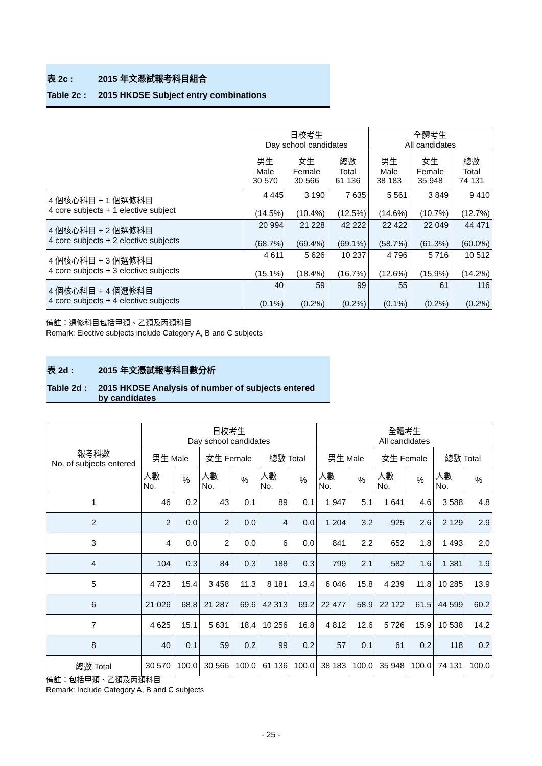表 2c : 2015 年文憑試報考科目組合
Table 2c : 2015 HKDSE Subject entry combinations
| | 日校考生 Day school candidates | | | 全體考生 All candidates | | |
| | 男生 Male 30 570 | 女生 Female 30 566 | 總數 Total 61 136 | 男生 Male 38 183 | 女生 Female 35 948 | 總數 Total 74 131 |
| 4 個核心科目 + 1 個選修科目 4 core subjects + 1 elective subject | 4 445 (14.5%) | 3 190 (10.4%) | 7 635 (12.5%) | 5 561 (14.6%) | 3 849 (10.7%) | 9 410 (12.7%) |
| 4 個核心科目 + 2 個選修科目 4 core subjects + 2 elective subjects | 20 994 (68.7%) | 21 228 (69.4%) | 42 222 (69.1%) | 22 422 (58.7%) | 22 049 (61.3%) | 44 471 (60.0%) |
| 4 個核心科目 + 3 個選修科目 4 core subjects + 3 elective subjects | 4 611 (15.1%) | 5 626 (18.4%) | 10 237 (16.7%) | 4 796 (12.6%) | 5 716 (15.9%) | 10 512 (14.2%) |
| 4 個核心科目 + 4 個選修科目 4 core subjects + 4 elective subjects | 40 (0.1%) | 59 (0.2%) | 99 (0.2%) | 55 (0.1%) | 61 (0.2%) | 116 (0.2%) |
備註：選修科目包括甲類、乙類及丙類科目
Remark: Elective subjects include Category A, B and C subjects
表 2d : 2015 年文憑試報考科目數分析
Table 2d : 2015 HKDSE Analysis of number of subjects entered
by candidates
| 報考科數 No. of subjects entered | 日校考生 Day school candidates | | | | | | 全體考生 All candidates | | | | | |
| | 男生 Male | | 女生 Female | | 總數 Total | | 男生 Male | | 女生 Female | | 總數 Total | |
| | 人數 No. | % | 人數 No. | % | 人數 No. | % | 人數 No. | % | 人數 No. | % | 人數 No. | % |
| 1 | 46 | 0.2 | 43 | 0.1 | 89 | 0.1 | 1 947 | 5.1 | 1 641 | 4.6 | 3 588 | 4.8 |
| 2 | 2 | 0.0 | 2 | 0.0 | 4 | 0.0 | 1 204 | 3.2 | 925 | 2.6 | 2 129 | 2.9 |
| 3 | 4 | 0.0 | 2 | 0.0 | 6 | 0.0 | 841 | 2.2 | 652 | 1.8 | 1 493 | 2.0 |
| 4 | 104 | 0.3 | 84 | 0.3 | 188 | 0.3 | 799 | 2.1 | 582 | 1.6 | 1 381 | 1.9 |
| 5 | 4 723 | 15.4 | 3 458 | 11.3 | 8 181 | 13.4 | 6 046 | 15.8 | 4 239 | 11.8 | 10 285 | 13.9 |
| 6 | 21 026 | 68.8 | 21 287 | 69.6 | 42 313 | 69.2 | 22 477 | 58.9 | 22 122 | 61.5 | 44 599 | 60.2 |
| 7 | 4 625 | 15.1 | 5 631 | 18.4 | 10 256 | 16.8 | 4 812 | 12.6 | 5 726 | 15.9 | 10 538 | 14.2 |
| 8 | 40 | 0.1 | 59 | 0.2 | 99 | 0.2 | 57 | 0.1 | 61 | 0.2 | 118 | 0.2 |
| 總數 Total | 30 570 | 100.0 | 30 566 | 100.0 | 61 136 | 100.0 | 38 183 | 100.0 | 35 948 | 100.0 | 74 131 | 100.0 |
備註：包括甲類、乙類及丙類科目
Remark: Include Category A, B and C subjects
- 25 -